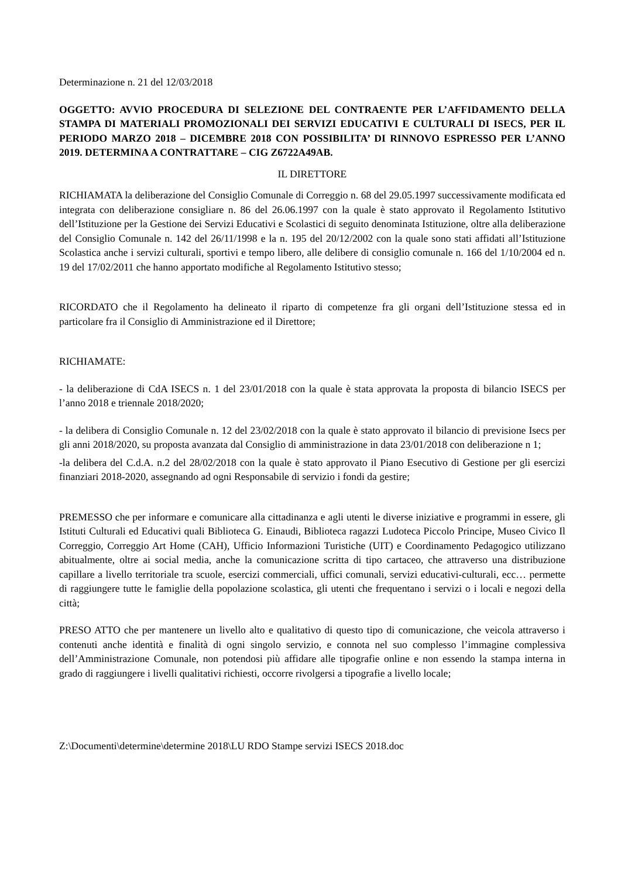Determinazione n. 21 del 12/03/2018
OGGETTO: AVVIO PROCEDURA DI SELEZIONE DEL CONTRAENTE PER L’AFFIDAMENTO DELLA STAMPA DI MATERIALI PROMOZIONALI DEI SERVIZI EDUCATIVI E CULTURALI DI ISECS, PER IL PERIODO MARZO 2018 – DICEMBRE 2018 CON POSSIBILITA’ DI RINNOVO ESPRESSO PER L’ANNO 2019. DETERMINA A CONTRATTARE – CIG Z6722A49AB.
IL DIRETTORE
RICHIAMATA la deliberazione del Consiglio Comunale di Correggio n. 68 del 29.05.1997 successivamente modificata ed integrata con deliberazione consigliare n. 86 del 26.06.1997 con la quale è stato approvato il Regolamento Istitutivo dell’Istituzione per la Gestione dei Servizi Educativi e Scolastici di seguito denominata Istituzione, oltre alla deliberazione del Consiglio Comunale n. 142 del 26/11/1998 e la n. 195 del 20/12/2002 con la quale sono stati affidati all’Istituzione Scolastica anche i servizi culturali, sportivi e tempo libero, alle delibere di consiglio comunale n. 166 del 1/10/2004 ed n. 19 del 17/02/2011 che hanno apportato modifiche al Regolamento Istitutivo stesso;
RICORDATO che il Regolamento ha delineato il riparto di competenze fra gli organi dell’Istituzione stessa ed in particolare fra il Consiglio di Amministrazione ed il Direttore;
RICHIAMATE:
- la deliberazione di CdA ISECS n. 1 del 23/01/2018 con la quale è stata approvata la proposta di bilancio ISECS per l’anno 2018 e triennale 2018/2020;
- la delibera di Consiglio Comunale n. 12 del 23/02/2018 con la quale è stato approvato il bilancio di previsione Isecs per gli anni 2018/2020, su proposta avanzata dal Consiglio di amministrazione in data 23/01/2018 con deliberazione n 1;
-la delibera del C.d.A. n.2 del 28/02/2018 con la quale è stato approvato il Piano Esecutivo di Gestione per gli esercizi finanziari 2018-2020, assegnando ad ogni Responsabile di servizio i fondi da gestire;
PREMESSO che per informare e comunicare alla cittadinanza e agli utenti le diverse iniziative e programmi in essere, gli Istituti Culturali ed Educativi quali Biblioteca G. Einaudi, Biblioteca ragazzi Ludoteca Piccolo Principe, Museo Civico Il Correggio, Correggio Art Home (CAH), Ufficio Informazioni Turistiche (UIT) e Coordinamento Pedagogico utilizzano abitualmente, oltre ai social media, anche la comunicazione scritta di tipo cartaceo, che attraverso una distribuzione capillare a livello territoriale tra scuole, esercizi commerciali, uffici comunali, servizi educativi-culturali, ecc… permette di raggiungere tutte le famiglie della popolazione scolastica, gli utenti che frequentano i servizi o i locali e negozi della città;
PRESO ATTO che per mantenere un livello alto e qualitativo di questo tipo di comunicazione, che veicola attraverso i contenuti anche identità e finalità di ogni singolo servizio, e connota nel suo complesso l’immagine complessiva dell’Amministrazione Comunale, non potendosi più affidare alle tipografie online e non essendo la stampa interna in grado di raggiungere i livelli qualitativi richiesti, occorre rivolgersi a tipografie a livello locale;
Z:\Documenti\determine\determine 2018\LU RDO Stampe servizi ISECS 2018.doc